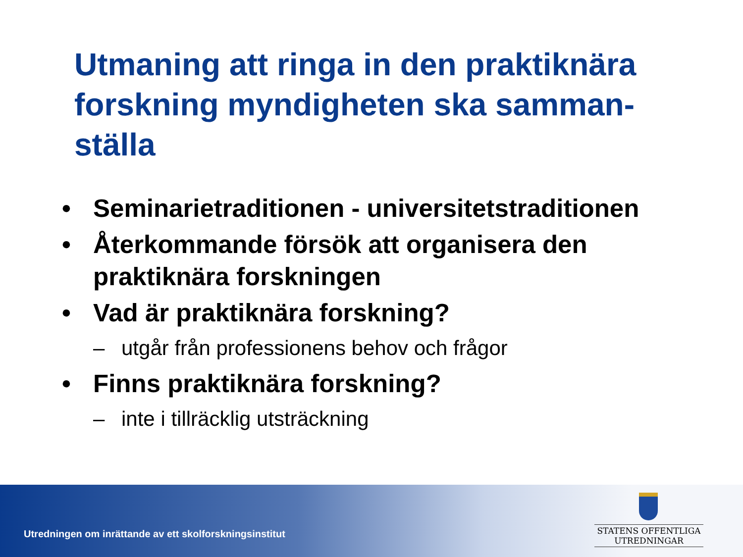Utmaning att ringa in den praktiknära forskning myndigheten ska samman-ställa
• Seminarietraditionen - universitetstraditionen
• Återkommande försök att organisera den praktiknära forskningen
• Vad är praktiknära forskning?
– utgår från professionens behov och frågor
• Finns praktiknära forskning?
– inte i tillräcklig utsträckning
Utredningen om inrättande av ett skolforskningsinstitut
STATENS OFFENTLIGA
UTREDNINGAR